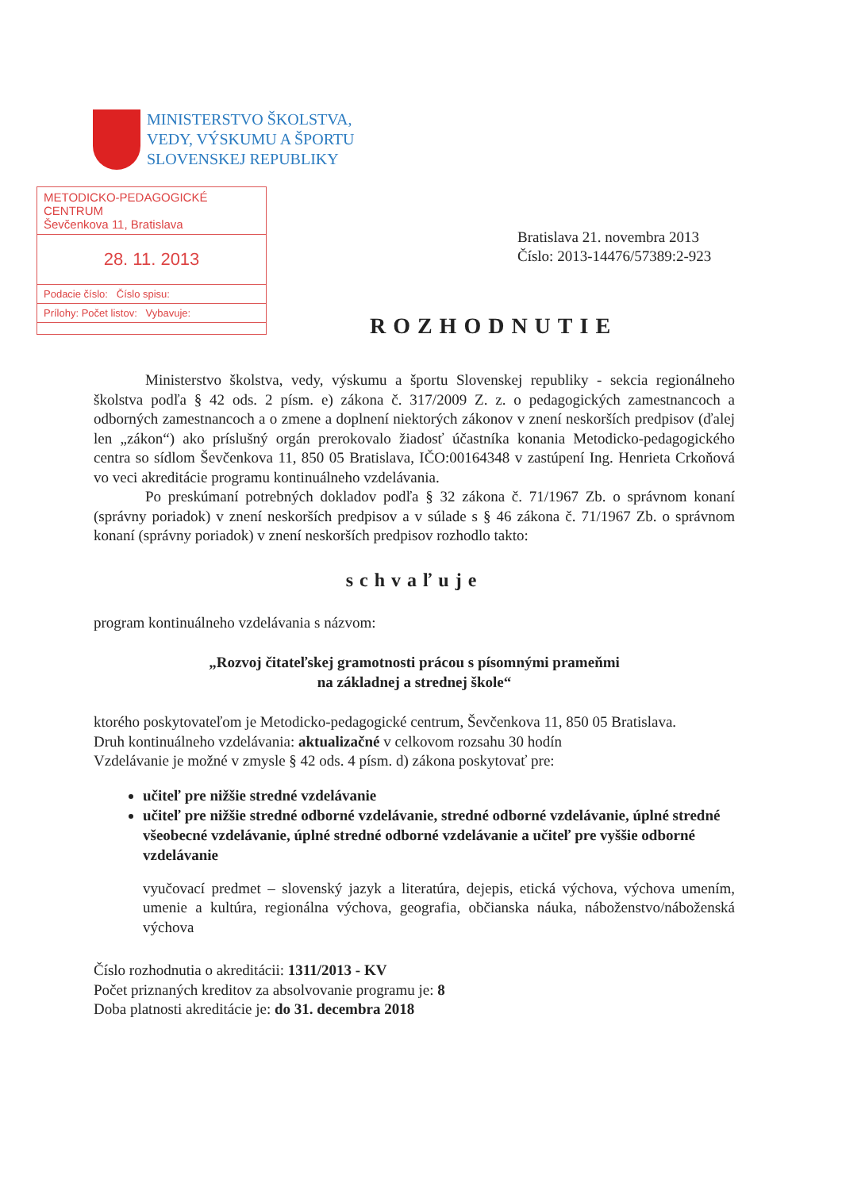MINISTERSTVO ŠKOLSTVA,
VEDY, VÝSKUMU A ŠPORTU
SLOVENSKEJ REPUBLIKY
METODICKO-PEDAGOGICKÉ CENTRUM
Ševčenkova 11, Bratislava
28. 11. 2013
Podacie číslo: Číslo spisu:
Prílohy: Počet listov: Vybavuje:
Bratislava 21. novembra 2013
Číslo: 2013-14476/57389:2-923
ROZHODNUTIE
Ministerstvo školstva, vedy, výskumu a športu Slovenskej republiky - sekcia regionálneho školstva podľa § 42 ods. 2 písm. e) zákona č. 317/2009 Z. z. o pedagogických zamestnancoch a odborných zamestnancoch a o zmene a doplnení niektorých zákonov v znení neskorších predpisov (ďalej len „zákon“) ako príslušný orgán prerokovalo žiadosť účastníka konania Metodicko-pedagogického centra so sídlom Ševčenkova 11, 850 05 Bratislava, IČO:00164348 v zastúpení Ing. Henrieta Crkoňová vo veci akreditácie programu kontinuálneho vzdelávania.
Po preskúmaní potrebných dokladov podľa § 32 zákona č. 71/1967 Zb. o správnom konaní (správny poriadok) v znení neskorších predpisov a v súlade s § 46 zákona č. 71/1967 Zb. o správnom konaní (správny poriadok) v znení neskorších predpisov rozhodlo takto:
schvaľuje
program kontinuálneho vzdelávania s názvom:
„Rozvoj čitateľskej gramotnosti prácou s písomnými prameňmi
na základnej a strednej škole“
ktorého poskytovateľom je Metodicko-pedagogické centrum, Ševčenkova 11, 850 05 Bratislava.
Druh kontinuálneho vzdelávania: aktualizačné v celkovom rozsahu 30 hodín
Vzdelávanie je možné v zmysle § 42 ods. 4 písm. d) zákona poskytovať pre:
učiteľ pre nižšie stredné vzdelávanie
učiteľ pre nižšie stredné odborné vzdelávanie, stredné odborné vzdelávanie, úplné stredné všeobecné vzdelávanie, úplné stredné odborné vzdelávanie a učiteľ pre vyššie odborné vzdelávanie
vyučovací predmet – slovenský jazyk a literatúra, dejepis, etická výchova, výchova umením, umenie a kultúra, regionálna výchova, geografia, občianska náuka, náboženstvo/náboženská výchova
Číslo rozhodnutia o akreditácii: 1311/2013 - KV
Počet priznaných kreditov za absolvovanie programu je: 8
Doba platnosti akreditácie je: do 31. decembra 2018